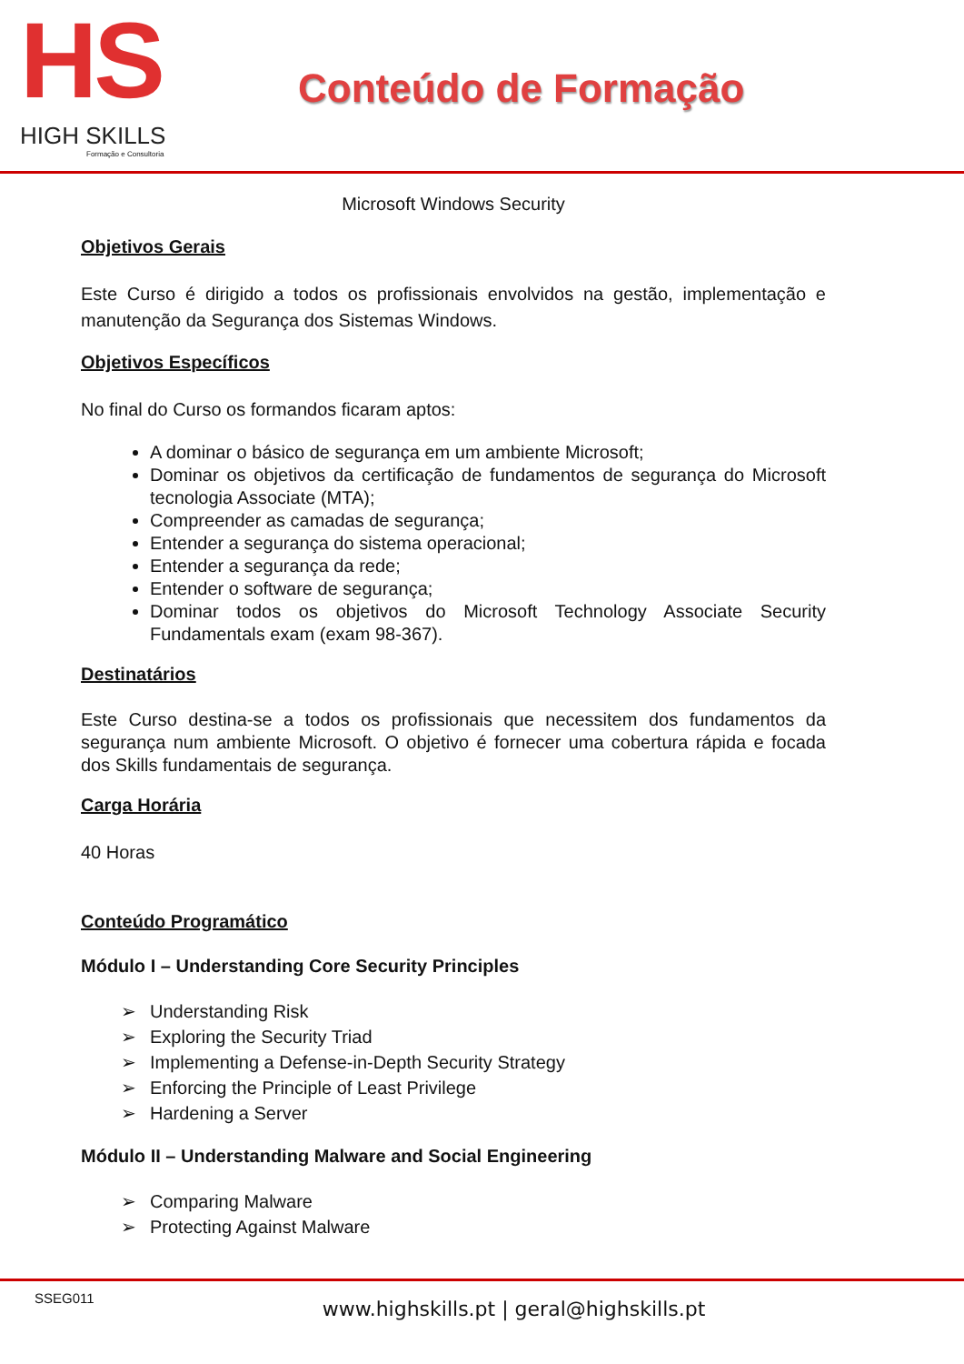HS
HIGH SKILLS
Formação e Consultoria
Conteúdo de Formação
Microsoft Windows Security
Objetivos Gerais
Este Curso é dirigido a todos os profissionais envolvidos na gestão, implementação e manutenção da Segurança dos Sistemas Windows.
Objetivos Específicos
No final do Curso os formandos ficaram aptos:
A dominar o básico de segurança em um ambiente Microsoft;
Dominar os objetivos da certificação de fundamentos de segurança do Microsoft tecnologia Associate (MTA);
Compreender as camadas de segurança;
Entender a segurança do sistema operacional;
Entender a segurança da rede;
Entender o software de segurança;
Dominar todos os objetivos do Microsoft Technology Associate Security Fundamentals exam (exam 98-367).
Destinatários
Este Curso destina-se a todos os profissionais que necessitem dos fundamentos da segurança num ambiente Microsoft. O objetivo é fornecer uma cobertura rápida e focada dos Skills fundamentais de segurança.
Carga Horária
40 Horas
Conteúdo Programático
Módulo I – Understanding Core Security Principles
➢ Understanding Risk
➢ Exploring the Security Triad
➢ Implementing a Defense-in-Depth Security Strategy
➢ Enforcing the Principle of Least Privilege
➢ Hardening a Server
Módulo II – Understanding Malware and Social Engineering
➢ Comparing Malware
➢ Protecting Against Malware
SSEG011
www.highskills.pt | geral@highskills.pt